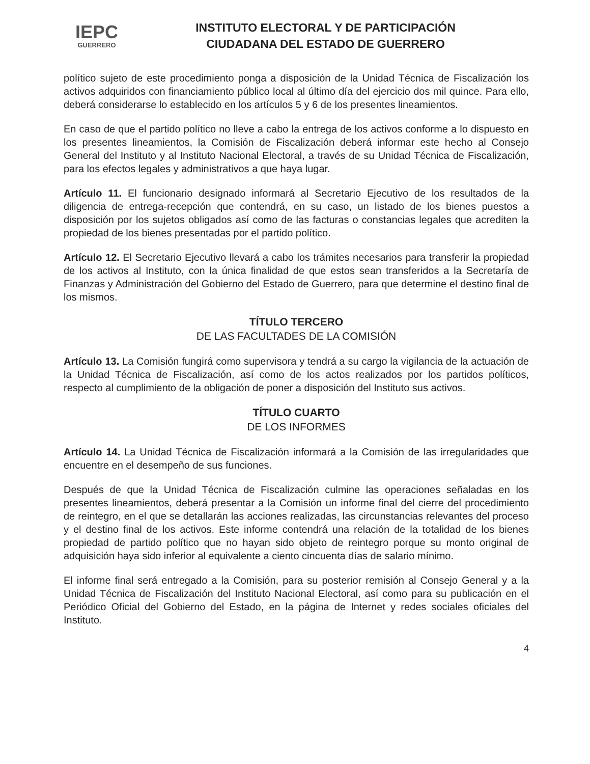IEPC
GUERRERO
INSTITUTO ELECTORAL Y DE PARTICIPACIÓN
CIUDADANA DEL ESTADO DE GUERRERO
político sujeto de este procedimiento ponga a disposición de la Unidad Técnica de Fiscalización los activos adquiridos con financiamiento público local al último día del ejercicio dos mil quince. Para ello, deberá considerarse lo establecido en los artículos 5 y 6 de los presentes lineamientos.
En caso de que el partido político no lleve a cabo la entrega de los activos conforme a lo dispuesto en los presentes lineamientos, la Comisión de Fiscalización deberá informar este hecho al Consejo General del Instituto y al Instituto Nacional Electoral, a través de su Unidad Técnica de Fiscalización, para los efectos legales y administrativos a que haya lugar.
Artículo 11. El funcionario designado informará al Secretario Ejecutivo de los resultados de la diligencia de entrega-recepción que contendrá, en su caso, un listado de los bienes puestos a disposición por los sujetos obligados así como de las facturas o constancias legales que acrediten la propiedad de los bienes presentadas por el partido político.
Artículo 12. El Secretario Ejecutivo llevará a cabo los trámites necesarios para transferir la propiedad de los activos al Instituto, con la única finalidad de que estos sean transferidos a la Secretaría de Finanzas y Administración del Gobierno del Estado de Guerrero, para que determine el destino final de los mismos.
TÍTULO TERCERO
DE LAS FACULTADES DE LA COMISIÓN
Artículo 13. La Comisión fungirá como supervisora y tendrá a su cargo la vigilancia de la actuación de la Unidad Técnica de Fiscalización, así como de los actos realizados por los partidos políticos, respecto al cumplimiento de la obligación de poner a disposición del Instituto sus activos.
TÍTULO CUARTO
DE LOS INFORMES
Artículo 14. La Unidad Técnica de Fiscalización informará a la Comisión de las irregularidades que encuentre en el desempeño de sus funciones.
Después de que la Unidad Técnica de Fiscalización culmine las operaciones señaladas en los presentes lineamientos, deberá presentar a la Comisión un informe final del cierre del procedimiento de reintegro, en el que se detallarán las acciones realizadas, las circunstancias relevantes del proceso y el destino final de los activos. Este informe contendrá una relación de la totalidad de los bienes propiedad de partido político que no hayan sido objeto de reintegro porque su monto original de adquisición haya sido inferior al equivalente a ciento cincuenta días de salario mínimo.
El informe final será entregado a la Comisión, para su posterior remisión al Consejo General y a la Unidad Técnica de Fiscalización del Instituto Nacional Electoral, así como para su publicación en el Periódico Oficial del Gobierno del Estado, en la página de Internet y redes sociales oficiales del Instituto.
4